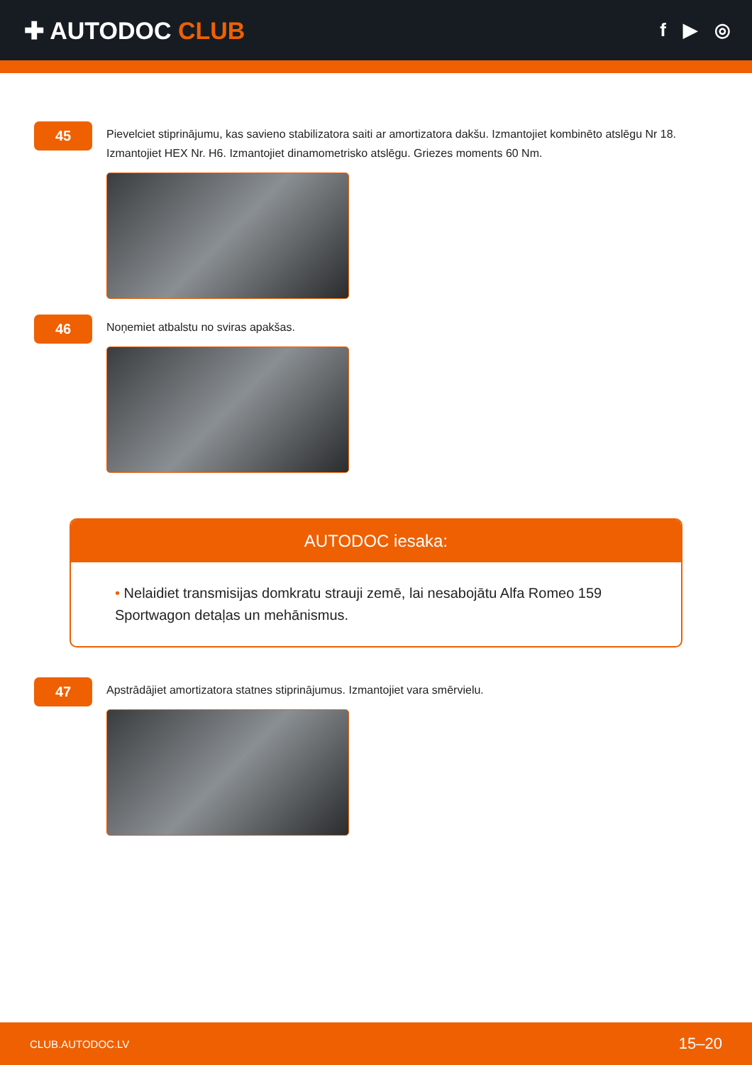✚ AUTODOC CLUB
f ▶ ◎
45
Pievelciet stiprinājumu, kas savieno stabilizatora saiti ar amortizatora dakšu. Izmantojiet kombinēto atslēgu Nr 18. Izmantojiet HEX Nr. H6. Izmantojiet dinamometrisko atslēgu. Griezes moments 60 Nm.
46
Noņemiet atbalstu no sviras apakšas.
AUTODOC iesaka:
• Nelaidiet transmisijas domkratu strauji zemē, lai nesabojātu Alfa Romeo 159 Sportwagon detaļas un mehānismus.
47
Apstrādājiet amortizatora statnes stiprinājumus. Izmantojiet vara smērvielu.
CLUB.AUTODOC.LV 15–20